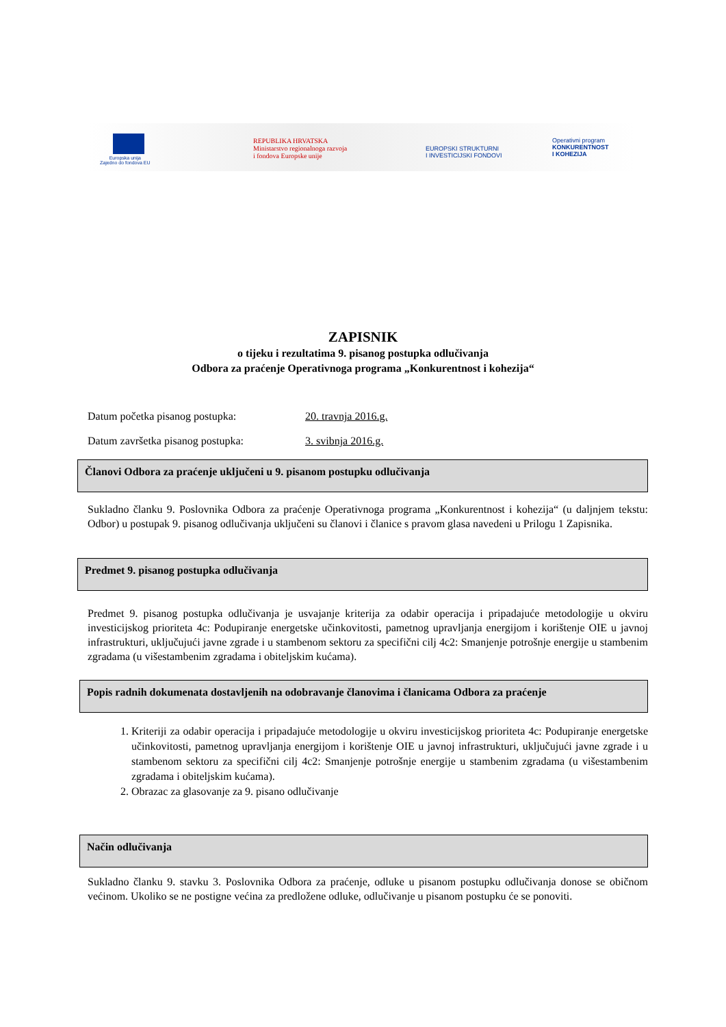Europska unija
Zajedno do fondova EU
REPUBLIKA HRVATSKA
Ministarstvo regionalnoga razvoja
i fondova Europske unije
EUROPSKI STRUKTURNI
I INVESTICIJSKI FONDOVI
Operativni program
KONKURENTNOST
I KOHEZIJA
ZAPISNIK
o tijeku i rezultatima 9. pisanog postupka odlučivanja
Odbora za praćenje Operativnoga programa „Konkurentnost i kohezija“
Datum početka pisanog postupka: 20. travnja 2016.g.
Datum završetka pisanog postupka: 3. svibnja 2016.g.
Članovi Odbora za praćenje uključeni u 9. pisanom postupku odlučivanja
Sukladno članku 9. Poslovnika Odbora za praćenje Operativnoga programa „Konkurentnost i kohezija“ (u daljnjem tekstu: Odbor) u postupak 9. pisanog odlučivanja uključeni su članovi i članice s pravom glasa navedeni u Prilogu 1 Zapisnika.
Predmet 9. pisanog postupka odlučivanja
Predmet 9. pisanog postupka odlučivanja je usvajanje kriterija za odabir operacija i pripadajuće metodologije u okviru investicijskog prioriteta 4c: Podupiranje energetske učinkovitosti, pametnog upravljanja energijom i korištenje OIE u javnoj infrastrukturi, uključujući javne zgrade i u stambenom sektoru za specifični cilj 4c2: Smanjenje potrošnje energije u stambenim zgradama (u višestambenim zgradama i obiteljskim kućama).
Popis radnih dokumenata dostavljenih na odobravanje članovima i članicama Odbora za praćenje
1. Kriteriji za odabir operacija i pripadajuće metodologije u okviru investicijskog prioriteta 4c: Podupiranje energetske učinkovitosti, pametnog upravljanja energijom i korištenje OIE u javnoj infrastrukturi, uključujući javne zgrade i u stambenom sektoru za specifični cilj 4c2: Smanjenje potrošnje energije u stambenim zgradama (u višestambenim zgradama i obiteljskim kućama).
2. Obrazac za glasovanje za 9. pisano odlučivanje
Način odlučivanja
Sukladno članku 9. stavku 3. Poslovnika Odbora za praćenje, odluke u pisanom postupku odlučivanja donose se običnom većinom. Ukoliko se ne postigne većina za predložene odluke, odlučivanje u pisanom postupku će se ponoviti.